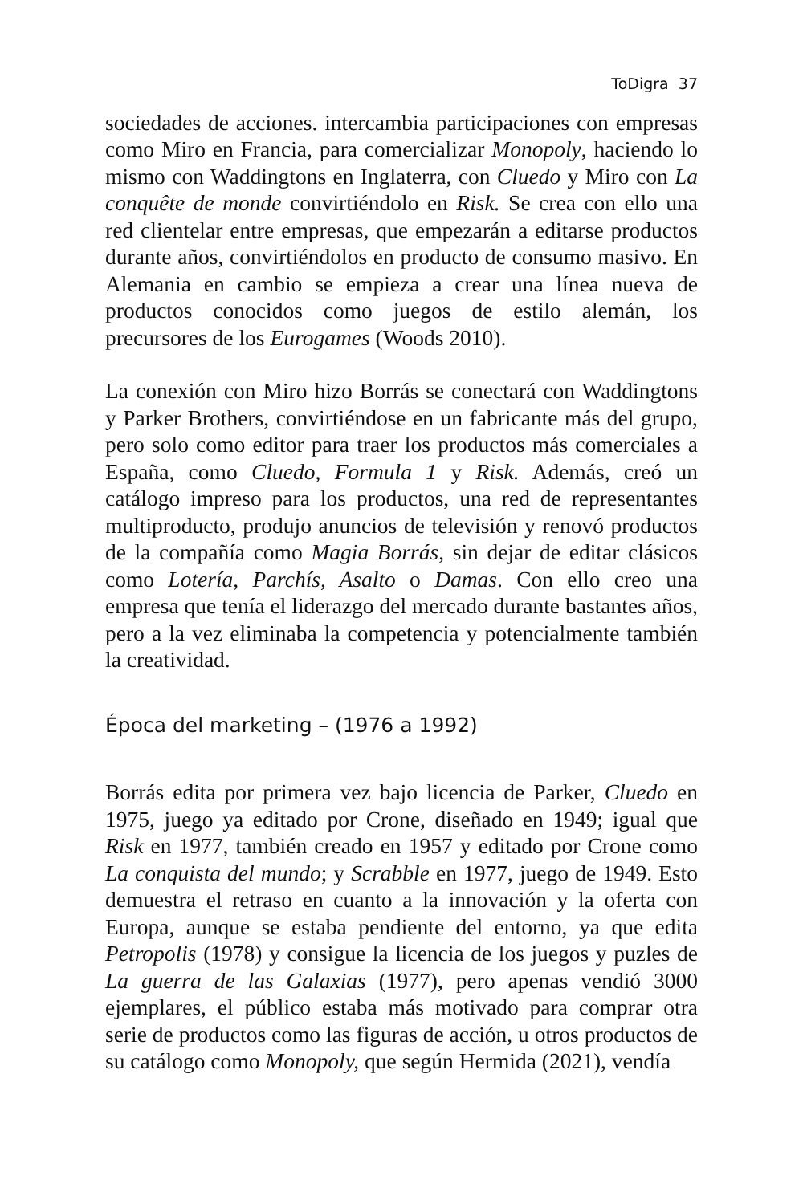ToDigra 37
sociedades de acciones. intercambia participaciones con empresas como Miro en Francia, para comercializar Monopoly, haciendo lo mismo con Waddingtons en Inglaterra, con Cluedo y Miro con La conquête de monde convirtiéndolo en Risk. Se crea con ello una red clientelar entre empresas, que empezarán a editarse productos durante años, convirtiéndolos en producto de consumo masivo. En Alemania en cambio se empieza a crear una línea nueva de productos conocidos como juegos de estilo alemán, los precursores de los Eurogames (Woods 2010).
La conexión con Miro hizo Borrás se conectará con Waddingtons y Parker Brothers, convirtiéndose en un fabricante más del grupo, pero solo como editor para traer los productos más comerciales a España, como Cluedo, Formula 1 y Risk. Además, creó un catálogo impreso para los productos, una red de representantes multiproducto, produjo anuncios de televisión y renovó productos de la compañía como Magia Borrás, sin dejar de editar clásicos como Lotería, Parchís, Asalto o Damas. Con ello creo una empresa que tenía el liderazgo del mercado durante bastantes años, pero a la vez eliminaba la competencia y potencialmente también la creatividad.
Época del marketing – (1976 a 1992)
Borrás edita por primera vez bajo licencia de Parker, Cluedo en 1975, juego ya editado por Crone, diseñado en 1949; igual que Risk en 1977, también creado en 1957 y editado por Crone como La conquista del mundo; y Scrabble en 1977, juego de 1949. Esto demuestra el retraso en cuanto a la innovación y la oferta con Europa, aunque se estaba pendiente del entorno, ya que edita Petropolis (1978) y consigue la licencia de los juegos y puzles de La guerra de las Galaxias (1977), pero apenas vendió 3000 ejemplares, el público estaba más motivado para comprar otra serie de productos como las figuras de acción, u otros productos de su catálogo como Monopoly, que según Hermida (2021), vendía